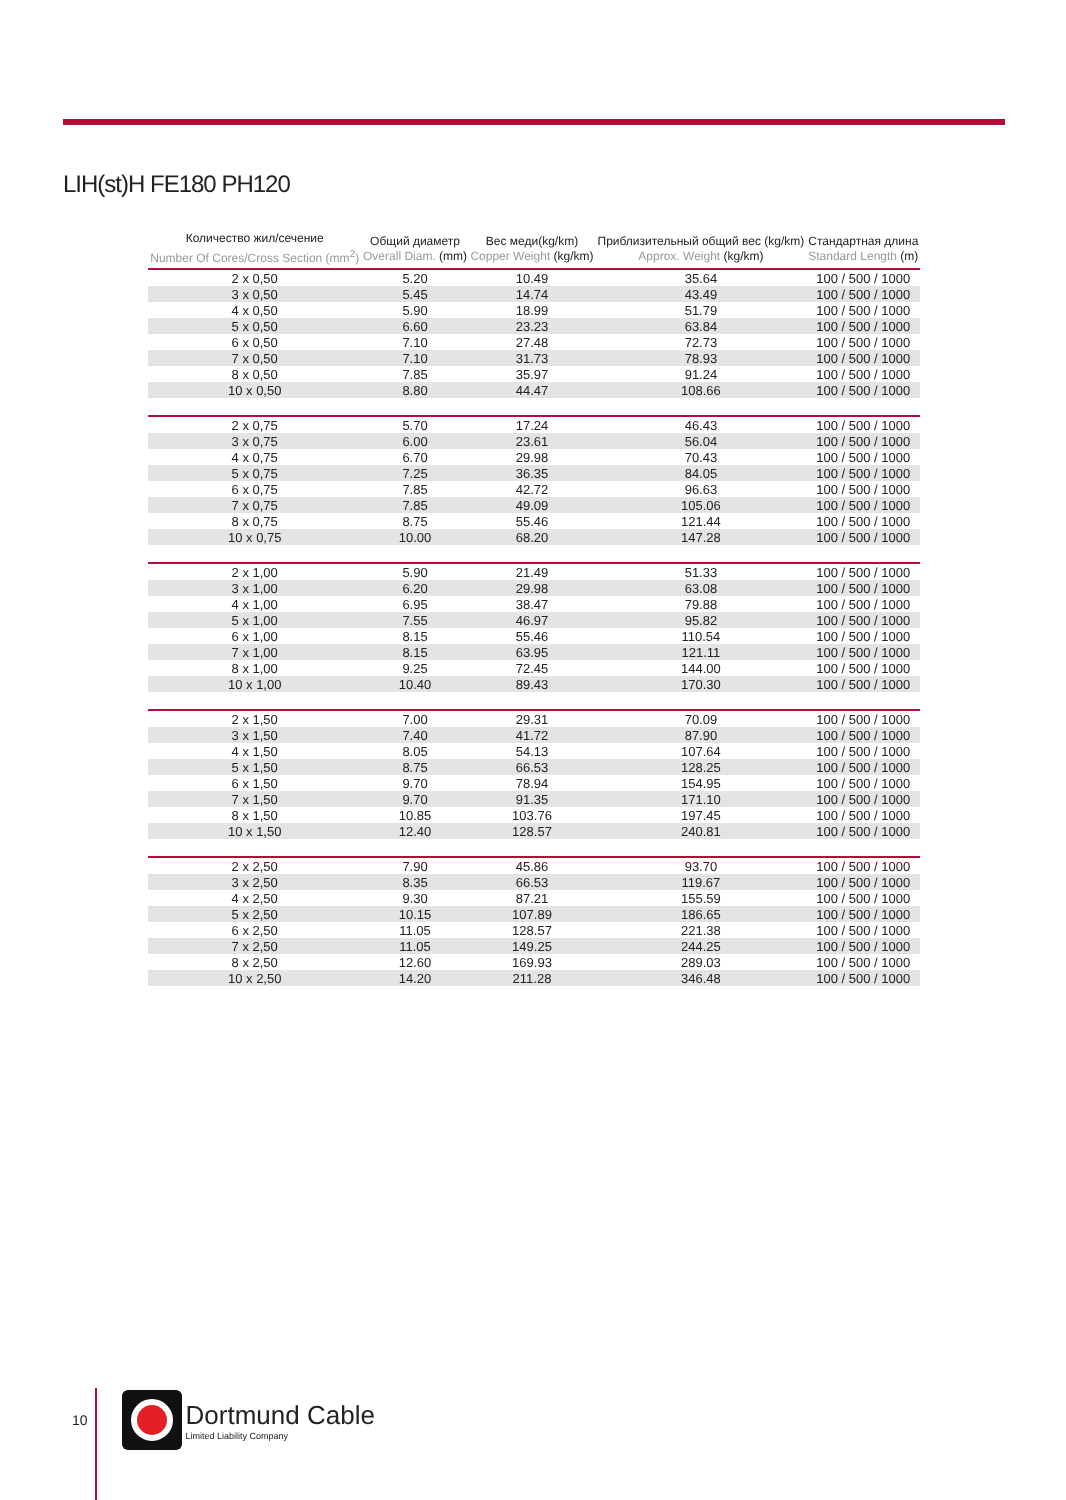LIH(st)H FE180 PH120
| Количество жил/сечение Number Of Cores/Cross Section (mm<sup>2</sup>) | Общий диаметр Overall Diam. (mm) | Вес меди(kg/km) Copper Weight (kg/km) | Приблизительный общий вес (kg/km) Approx. Weight (kg/km) | Стандартная длина Standard Length (m) |
| --- | --- | --- | --- | --- |
| 2 x 0,50 | 5.20 | 10.49 | 35.64 | 100 / 500 / 1000 |
| 3 x 0,50 | 5.45 | 14.74 | 43.49 | 100 / 500 / 1000 |
| 4 x 0,50 | 5.90 | 18.99 | 51.79 | 100 / 500 / 1000 |
| 5 x 0,50 | 6.60 | 23.23 | 63.84 | 100 / 500 / 1000 |
| 6 x 0,50 | 7.10 | 27.48 | 72.73 | 100 / 500 / 1000 |
| 7 x 0,50 | 7.10 | 31.73 | 78.93 | 100 / 500 / 1000 |
| 8 x 0,50 | 7.85 | 35.97 | 91.24 | 100 / 500 / 1000 |
| 10 x 0,50 | 8.80 | 44.47 | 108.66 | 100 / 500 / 1000 |
| 2 x 0,75 | 5.70 | 17.24 | 46.43 | 100 / 500 / 1000 |
| 3 x 0,75 | 6.00 | 23.61 | 56.04 | 100 / 500 / 1000 |
| 4 x 0,75 | 6.70 | 29.98 | 70.43 | 100 / 500 / 1000 |
| 5 x 0,75 | 7.25 | 36.35 | 84.05 | 100 / 500 / 1000 |
| 6 x 0,75 | 7.85 | 42.72 | 96.63 | 100 / 500 / 1000 |
| 7 x 0,75 | 7.85 | 49.09 | 105.06 | 100 / 500 / 1000 |
| 8 x 0,75 | 8.75 | 55.46 | 121.44 | 100 / 500 / 1000 |
| 10 x 0,75 | 10.00 | 68.20 | 147.28 | 100 / 500 / 1000 |
| 2 x 1,00 | 5.90 | 21.49 | 51.33 | 100 / 500 / 1000 |
| 3 x 1,00 | 6.20 | 29.98 | 63.08 | 100 / 500 / 1000 |
| 4 x 1,00 | 6.95 | 38.47 | 79.88 | 100 / 500 / 1000 |
| 5 x 1,00 | 7.55 | 46.97 | 95.82 | 100 / 500 / 1000 |
| 6 x 1,00 | 8.15 | 55.46 | 110.54 | 100 / 500 / 1000 |
| 7 x 1,00 | 8.15 | 63.95 | 121.11 | 100 / 500 / 1000 |
| 8 x 1,00 | 9.25 | 72.45 | 144.00 | 100 / 500 / 1000 |
| 10 x 1,00 | 10.40 | 89.43 | 170.30 | 100 / 500 / 1000 |
| 2 x 1,50 | 7.00 | 29.31 | 70.09 | 100 / 500 / 1000 |
| 3 x 1,50 | 7.40 | 41.72 | 87.90 | 100 / 500 / 1000 |
| 4 x 1,50 | 8.05 | 54.13 | 107.64 | 100 / 500 / 1000 |
| 5 x 1,50 | 8.75 | 66.53 | 128.25 | 100 / 500 / 1000 |
| 6 x 1,50 | 9.70 | 78.94 | 154.95 | 100 / 500 / 1000 |
| 7 x 1,50 | 9.70 | 91.35 | 171.10 | 100 / 500 / 1000 |
| 8 x 1,50 | 10.85 | 103.76 | 197.45 | 100 / 500 / 1000 |
| 10 x 1,50 | 12.40 | 128.57 | 240.81 | 100 / 500 / 1000 |
| 2 x 2,50 | 7.90 | 45.86 | 93.70 | 100 / 500 / 1000 |
| 3 x 2,50 | 8.35 | 66.53 | 119.67 | 100 / 500 / 1000 |
| 4 x 2,50 | 9.30 | 87.21 | 155.59 | 100 / 500 / 1000 |
| 5 x 2,50 | 10.15 | 107.89 | 186.65 | 100 / 500 / 1000 |
| 6 x 2,50 | 11.05 | 128.57 | 221.38 | 100 / 500 / 1000 |
| 7 x 2,50 | 11.05 | 149.25 | 244.25 | 100 / 500 / 1000 |
| 8 x 2,50 | 12.60 | 169.93 | 289.03 | 100 / 500 / 1000 |
| 10 x 2,50 | 14.20 | 211.28 | 346.48 | 100 / 500 / 1000 |
10
Dortmund Cable
Limited Liability Company